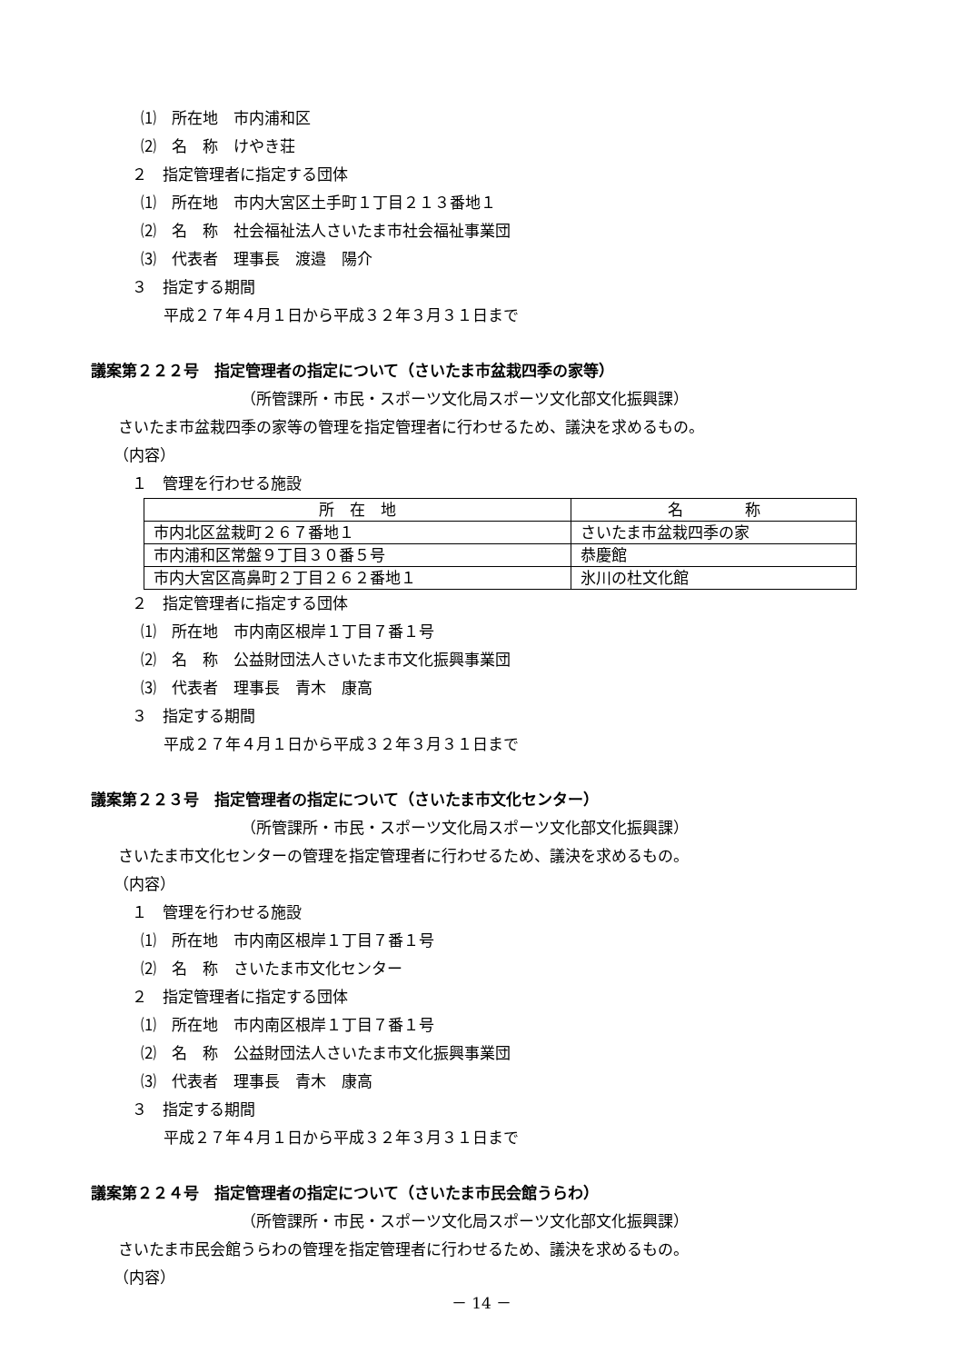⑴　所在地　市内浦和区
⑵　名　称　けやき荘
２　指定管理者に指定する団体
⑴　所在地　市内大宮区土手町１丁目２１３番地１
⑵　名　称　社会福祉法人さいたま市社会福祉事業団
⑶　代表者　理事長　渡邉　陽介
３　指定する期間
平成２７年４月１日から平成３２年３月３１日まで
議案第２２２号　指定管理者の指定について（さいたま市盆栽四季の家等）
（所管課所・市民・スポーツ文化局スポーツ文化部文化振興課）
さいたま市盆栽四季の家等の管理を指定管理者に行わせるため、議決を求めるもの。
（内容）
１　管理を行わせる施設
| 所 在 地 | 名 称 |
| 市内北区盆栽町２６７番地１ | さいたま市盆栽四季の家 |
| 市内浦和区常盤９丁目３０番５号 | 恭慶館 |
| 市内大宮区高鼻町２丁目２６２番地１ | 氷川の杜文化館 |
２　指定管理者に指定する団体
⑴　所在地　市内南区根岸１丁目７番１号
⑵　名　称　公益財団法人さいたま市文化振興事業団
⑶　代表者　理事長　青木　康高
３　指定する期間
平成２７年４月１日から平成３２年３月３１日まで
議案第２２３号　指定管理者の指定について（さいたま市文化センター）
（所管課所・市民・スポーツ文化局スポーツ文化部文化振興課）
さいたま市文化センターの管理を指定管理者に行わせるため、議決を求めるもの。
（内容）
１　管理を行わせる施設
⑴　所在地　市内南区根岸１丁目７番１号
⑵　名　称　さいたま市文化センター
２　指定管理者に指定する団体
⑴　所在地　市内南区根岸１丁目７番１号
⑵　名　称　公益財団法人さいたま市文化振興事業団
⑶　代表者　理事長　青木　康高
３　指定する期間
平成２７年４月１日から平成３２年３月３１日まで
議案第２２４号　指定管理者の指定について（さいたま市民会館うらわ）
（所管課所・市民・スポーツ文化局スポーツ文化部文化振興課）
さいたま市民会館うらわの管理を指定管理者に行わせるため、議決を求めるもの。
（内容）
－ 14 －